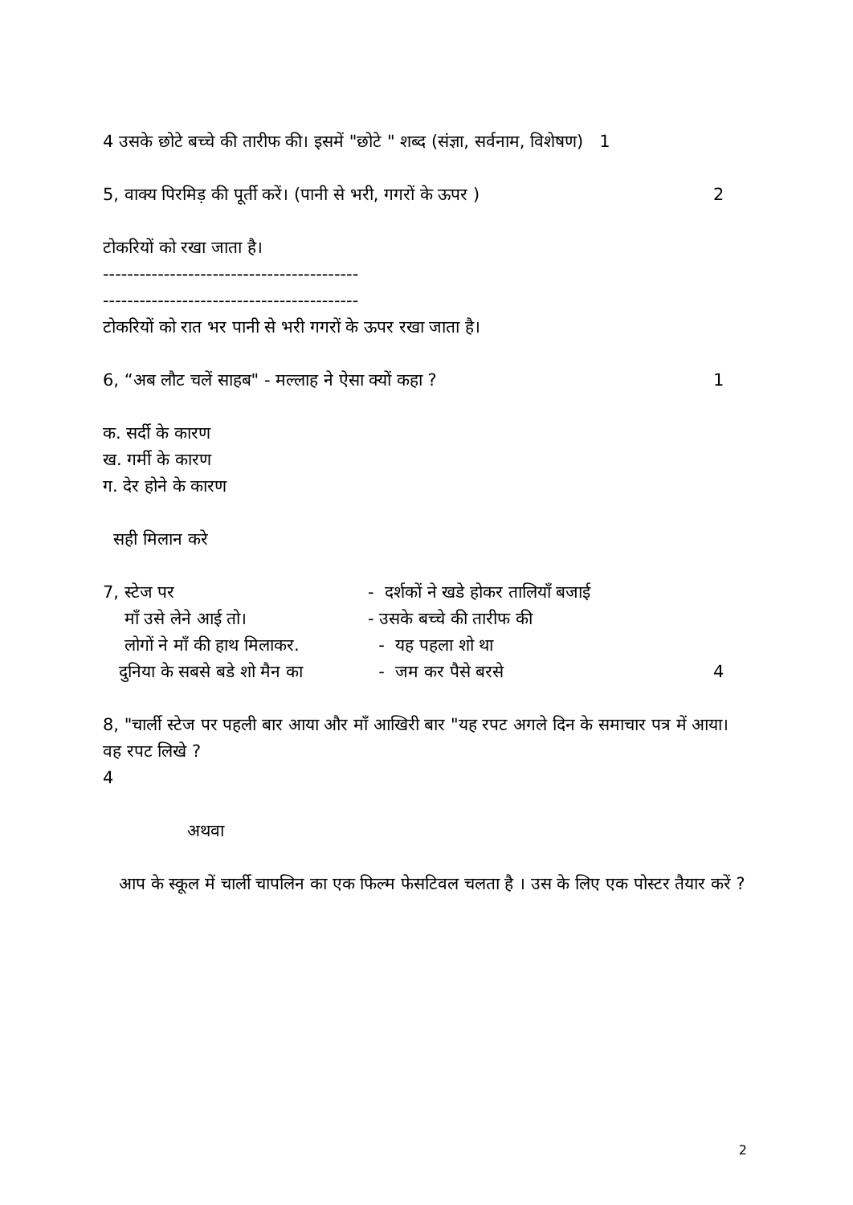4 उसके छोटे बच्चे की तारीफ की। इसमें "छोटे " शब्द (संज्ञा, सर्वनाम, विशेषण) 1
5, वाक्य पिरमिड़ की पूर्ती करें। (पानी से भरी, गगरों के ऊपर ) 2
टोकरियों को रखा जाता है।
------------------------------------------
------------------------------------------
टोकरियों को रात भर पानी से भरी गगरों के ऊपर रखा जाता है।
6, “अब लौट चलें साहब" - मल्लाह ने ऐसा क्यों कहा ? 1
क. सर्दी के कारण
ख. गर्मी के कारण
ग. देर होने के कारण
सही मिलान करे
7, स्टेज पर - दर्शकों ने खडे होकर तालियाँ बजाई
माँ उसे लेने आई तो। - उसके बच्चे की तारीफ की
लोगों ने माँ की हाथ मिलाकर. - यह पहला शो था
दुनिया के सबसे बडे शो मैन का - जम कर पैसे बरसे 4
8, "चार्ली स्टेज पर पहली बार आया और माँ आखिरी बार "यह रपट अगले दिन के समाचार पत्र में आया। वह रपट लिखे ?
4
अथवा
आप के स्कूल में चार्ली चापलिन का एक फिल्म फेसटिवल चलता है । उस के लिए एक पोस्टर तैयार करें ?
2